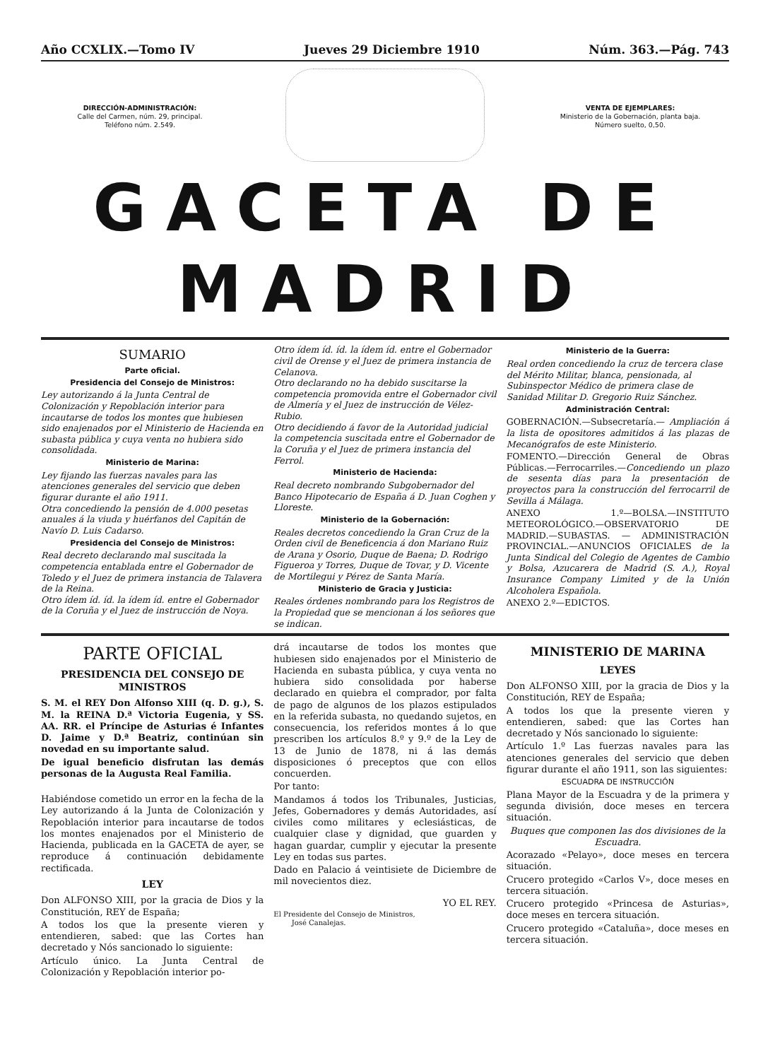Año CCXLIX.—Tomo IV Jueves 29 Diciembre 1910 Núm. 363.—Pág. 743
DIRECCIÓN-ADMINISTRACIÓN:
Calle del Carmen, núm. 29, principal.
Teléfono núm. 2.549.
VENTA DE EJEMPLARES:
Ministerio de la Gobernación, planta baja.
Número suelto, 0,50.
GACETA DE MADRID
SUMARIO
Parte oficial.
Presidencia del Consejo de Ministros:
Ley autorizando á la Junta Central de Colonización y Repoblación interior para incautarse de todos los montes que hubiesen sido enajenados por el Ministerio de Hacienda en subasta pública y cuya venta no hubiera sido consolidada.
Ministerio de Marina:
Ley fijando las fuerzas navales para las atenciones generales del servicio que deben figurar durante el año 1911.
Otra concediendo la pensión de 4.000 pesetas anuales á la viuda y huérfanos del Capitán de Navío D. Luis Cadarso.
Presidencia del Consejo de Ministros:
Real decreto declarando mal suscitada la competencia entablada entre el Gobernador de Toledo y el Juez de primera instancia de Talavera de la Reina.
Otro ídem íd. íd. la ídem íd. entre el Gobernador de la Coruña y el Juez de instrucción de Noya.
Otro ídem íd. íd. la ídem íd. entre el Gobernador civil de Orense y el Juez de primera instancia de Celanova.
Otro declarando no ha debido suscitarse la competencia promovida entre el Gobernador civil de Almería y el Juez de instrucción de Vélez-Rubio.
Otro decidiendo á favor de la Autoridad judicial la competencia suscitada entre el Gobernador de la Coruña y el Juez de primera instancia del Ferrol.
Ministerio de Hacienda:
Real decreto nombrando Subgobernador del Banco Hipotecario de España á D. Juan Coghen y Lloreste.
Ministerio de la Gobernación:
Reales decretos concediendo la Gran Cruz de la Orden civil de Beneficencia á don Mariano Ruiz de Arana y Osorio, Duque de Baena; D. Rodrigo Figueroa y Torres, Duque de Tovar, y D. Vicente de Mortilegui y Pérez de Santa María.
Ministerio de Gracia y Justicia:
Reales órdenes nombrando para los Registros de la Propiedad que se mencionan á los señores que se indican.
Ministerio de la Guerra:
Real orden concediendo la cruz de tercera clase del Mérito Militar, blanca, pensionada, al Subinspector Médico de primera clase de Sanidad Militar D. Gregorio Ruiz Sánchez.
Administración Central:
GOBERNACIÓN.—Subsecretaría.— Ampliación á la lista de opositores admitidos á las plazas de Mecanógrafos de este Ministerio.
FOMENTO.—Dirección General de Obras Públicas.—Ferrocarriles.—Concediendo un plazo de sesenta días para la presentación de proyectos para la construcción del ferrocarril de Sevilla á Málaga.
ANEXO 1.º—BOLSA.—INSTITUTO METEOROLÓGICO.—OBSERVATORIO DE MADRID.—SUBASTAS. — ADMINISTRACIÓN PROVINCIAL.—ANUNCIOS OFICIALES de la Junta Sindical del Colegio de Agentes de Cambio y Bolsa, Azucarera de Madrid (S. A.), Royal Insurance Company Limited y de la Unión Alcoholera Española.
ANEXO 2.º—EDICTOS.
PARTE OFICIAL
PRESIDENCIA DEL CONSEJO DE MINISTROS
S. M. el REY Don Alfonso XIII (q. D. g.), S. M. la REINA D.ª Victoria Eugenia, y SS. AA. RR. el Príncipe de Asturias é Infantes D. Jaime y D.ª Beatriz, continúan sin novedad en su importante salud.
De igual beneficio disfrutan las demás personas de la Augusta Real Familia.
Habiéndose cometido un error en la fecha de la Ley autorizando á la Junta de Colonización y Repoblación interior para incautarse de todos los montes enajenados por el Ministerio de Hacienda, publicada en la GACETA de ayer, se reproduce á continuación debidamente rectificada.
LEY
Don ALFONSO XIII, por la gracia de Dios y la Constitución, REY de España;
A todos los que la presente vieren y entendieren, sabed: que las Cortes han decretado y Nós sancionado lo siguiente:
Artículo único. La Junta Central de Colonización y Repoblación interior po-
drá incautarse de todos los montes que hubiesen sido enajenados por el Ministerio de Hacienda en subasta pública, y cuya venta no hubiera sido consolidada por haberse declarado en quiebra el comprador, por falta de pago de algunos de los plazos estipulados en la referida subasta, no quedando sujetos, en consecuencia, los referidos montes á lo que prescriben los artículos 8.º y 9.º de la Ley de 13 de Junio de 1878, ni á las demás disposiciones ó preceptos que con ellos concuerden.
Por tanto:
Mandamos á todos los Tribunales, Justicias, Jefes, Gobernadores y demás Autoridades, así civiles como militares y eclesiásticas, de cualquier clase y dignidad, que guarden y hagan guardar, cumplir y ejecutar la presente Ley en todas sus partes.
Dado en Palacio á veintisiete de Diciembre de mil novecientos diez.
YO EL REY.
El Presidente del Consejo de Ministros,
José Canalejas.
MINISTERIO DE MARINA
LEYES
Don ALFONSO XIII, por la gracia de Dios y la Constitución, REY de España;
A todos los que la presente vieren y entendieren, sabed: que las Cortes han decretado y Nós sancionado lo siguiente:
Artículo 1.º Las fuerzas navales para las atenciones generales del servicio que deben figurar durante el año 1911, son las siguientes:
ESCUADRA DE INSTRUCCIÓN
Plana Mayor de la Escuadra y de la primera y segunda división, doce meses en tercera situación.
Buques que componen las dos divisiones de la Escuadra.
Acorazado «Pelayo», doce meses en tercera situación.
Crucero protegido «Carlos V», doce meses en tercera situación.
Crucero protegido «Princesa de Asturias», doce meses en tercera situación.
Crucero protegido «Cataluña», doce meses en tercera situación.